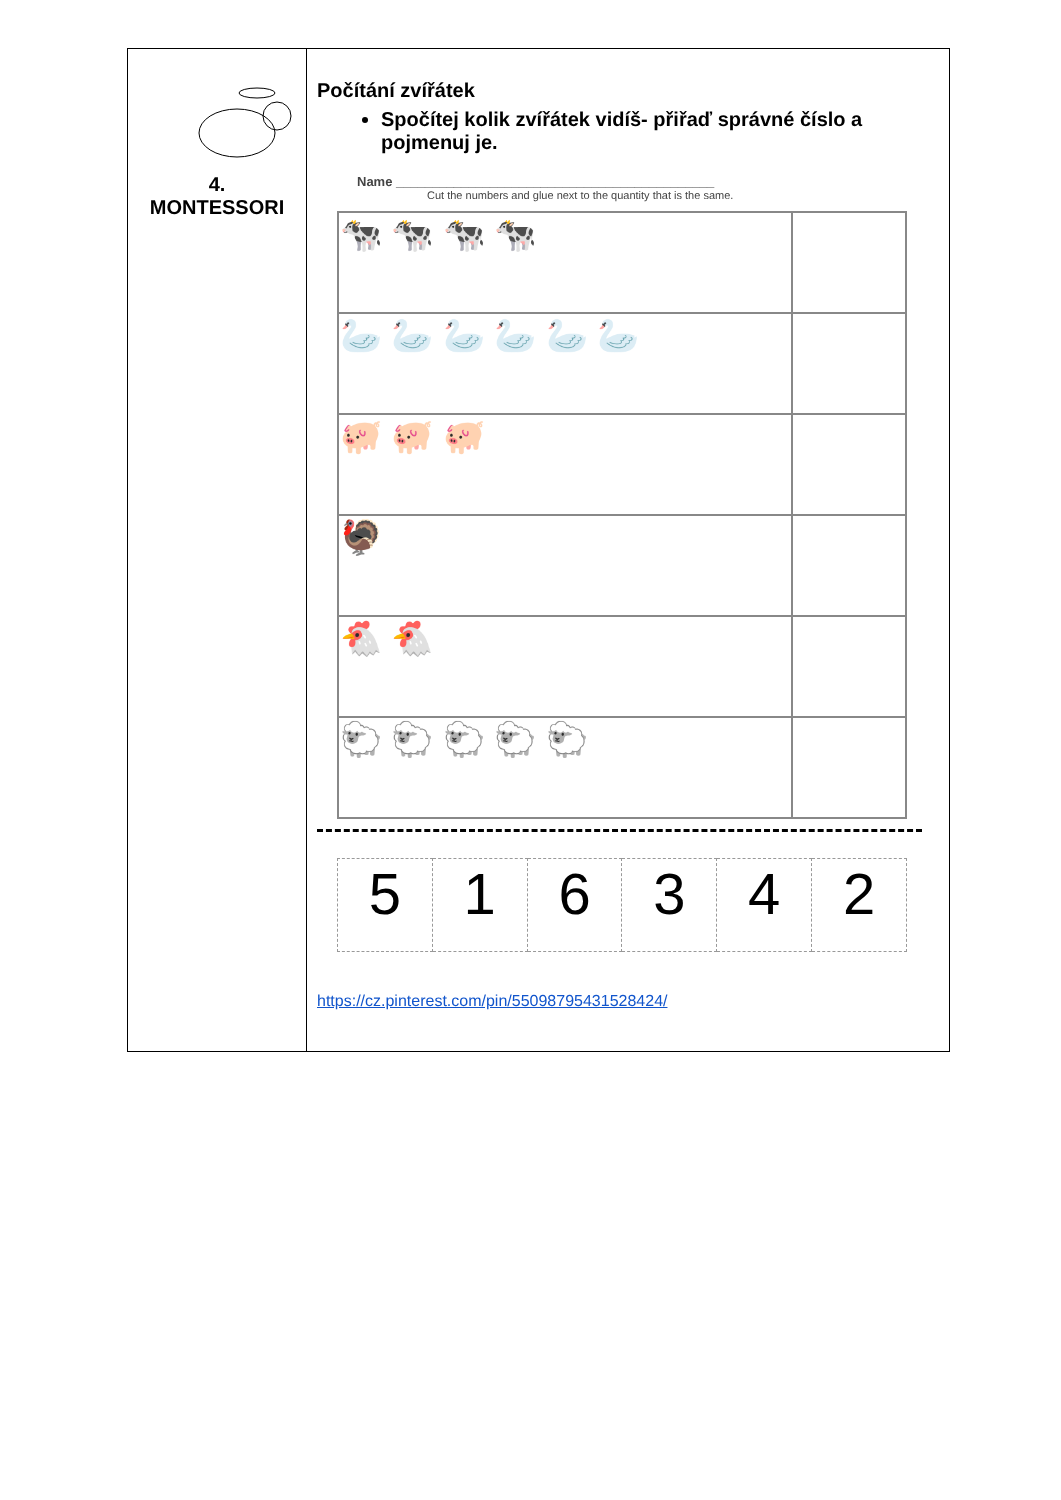| 4. MONTESSORI | Počítání zvířátek Spočítej kolik zvířátek vidíš- přiřaď správné číslo a pojmenuj je. Name ____________________________________________ Cut the numbers and glue next to the quantity that is the same. / 🐄 🐄 🐄 🐄 / / / 🦢 🦢 🦢 🦢 🦢 🦢 / / / 🐖 🐖 🐖 / / / 🦃 / / / 🐔 🐔 / / / 🐑 🐑 🐑 🐑 🐑 / / / 5 / 1 / 6 / 3 / 4 / 2 / https://cz.pinterest.com/pin/550987954315284​24/ |